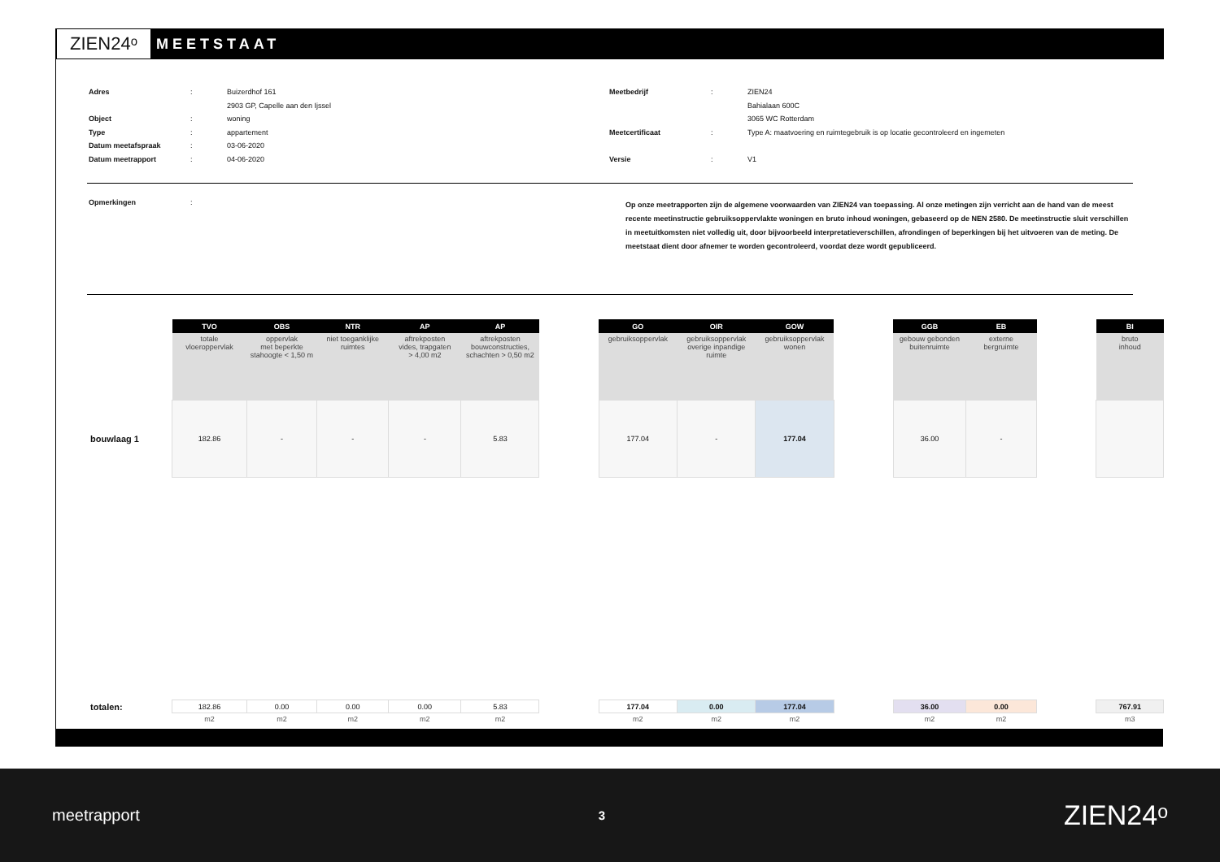ZIEN24ᵒ
MEETSTAAT
Adres: Buizerdhof 161
2903 GP, Capelle aan den Ijssel
Object: woning
Type: appartement
Datum meetafspraak: 03-06-2020
Datum meetrapport: 04-06-2020
Meetbedrijf: ZIEN24
Bahialaan 600C
3065 WC Rotterdam
Meetcertificaat: Type A: maatvoering en ruimtegebruik is op locatie gecontroleerd en ingemeten
Versie: V1
Opmerkingen:
Op onze meetrapporten zijn de algemene voorwaarden van ZIEN24 van toepassing. Al onze metingen zijn verricht aan de hand van de meest recente meetinstructie gebruiksoppervlakte woningen en bruto inhoud woningen, gebaseerd op de NEN 2580. De meetinstructie sluit verschillen in meetuitkomsten niet volledig uit, door bijvoorbeeld interpretatieverschillen, afrondingen of beperkingen bij het uitvoeren van de meting. De meetstaat dient door afnemer te worden gecontroleerd, voordat deze wordt gepubliceerd.
| | TVO | OBS | NTR | AP | AP | | GO | OIR | GOW | | GGB | EB | | BI |
| | totale vloeroppervlak | oppervlak met beperkte stahoogte < 1,50 m | niet toeganklijke ruimtes | aftrekposten vides, trapgaten > 4,00 m2 | aftrekposten bouwconstructies, schachten > 0,50 m2 | | gebruiksoppervlak | gebruiksoppervlak overige inpandige ruimte | gebruiksoppervlak wonen | | gebouw gebonden buitenruimte | externe bergruimte | | bruto inhoud |
| bouwlaag 1 | 182.86 | - | - | - | 5.83 | | 177.04 | - | 177.04 | | 36.00 | - | | |
| totalen: | 182.86 | 0.00 | 0.00 | 0.00 | 5.83 | | 177.04 | 0.00 | 177.04 | | 36.00 | 0.00 | | 767.91 |
| | m2 | m2 | m2 | m2 | m2 | | m2 | m2 | m2 | | m2 | m2 | | m3 |
meetrapport 3 ZIEN24ᵒ